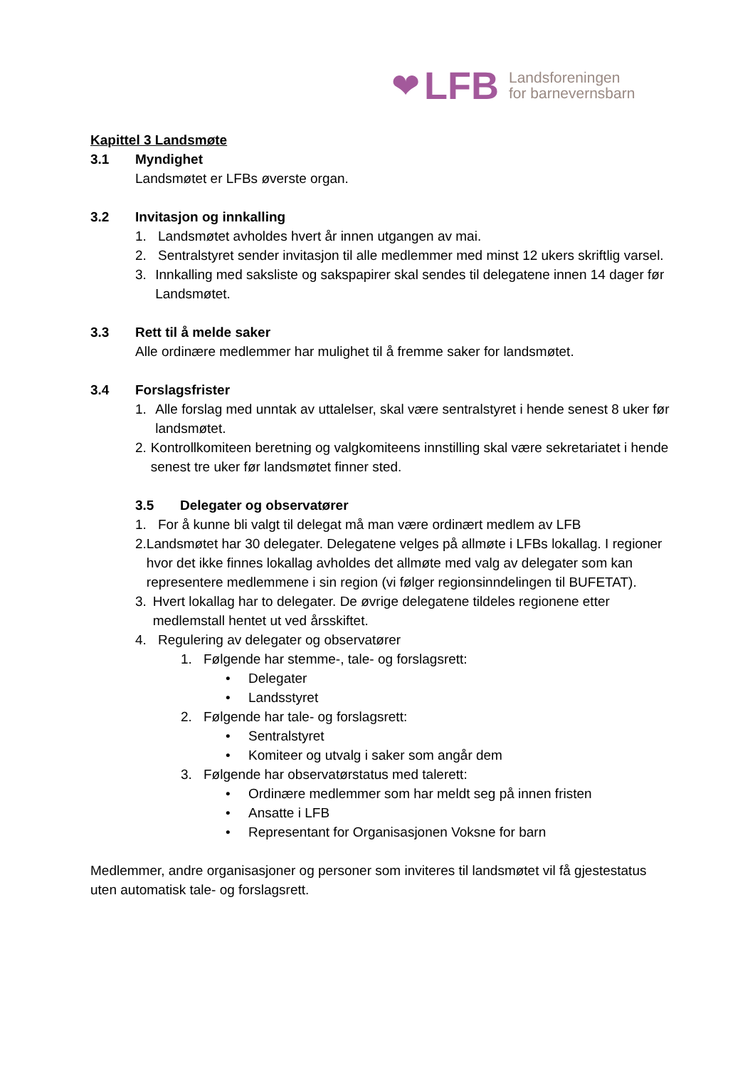❤ LFB Landsforeningen
for barnevernsbarn
Kapittel 3 Landsmøte
3.1 Myndighet
Landsmøtet er LFBs øverste organ.
3.2 Invitasjon og innkalling
1. Landsmøtet avholdes hvert år innen utgangen av mai.
2. Sentralstyret sender invitasjon til alle medlemmer med minst 12 ukers skriftlig varsel.
3. Innkalling med saksliste og sakspapirer skal sendes til delegatene innen 14 dager før Landsmøtet.
3.3 Rett til å melde saker
Alle ordinære medlemmer har mulighet til å fremme saker for landsmøtet.
3.4 Forslagsfrister
1. Alle forslag med unntak av uttalelser, skal være sentralstyret i hende senest 8 uker før landsmøtet.
2. Kontrollkomiteen beretning og valgkomiteens innstilling skal være sekretariatet i hende senest tre uker før landsmøtet finner sted.
3.5 Delegater og observatører
1. For å kunne bli valgt til delegat må man være ordinært medlem av LFB
2. Landsmøtet har 30 delegater. Delegatene velges på allmøte i LFBs lokallag. I regioner hvor det ikke finnes lokallag avholdes det allmøte med valg av delegater som kan representere medlemmene i sin region (vi følger regionsinndelingen til BUFETAT).
3. Hvert lokallag har to delegater. De øvrige delegatene tildeles regionene etter medlemstall hentet ut ved årsskiftet.
4. Regulering av delegater og observatører
1. Følgende har stemme-, tale- og forslagsrett:
• Delegater
• Landsstyret
2. Følgende har tale- og forslagsrett:
• Sentralstyret
• Komiteer og utvalg i saker som angår dem
3. Følgende har observatørstatus med talerett:
• Ordinære medlemmer som har meldt seg på innen fristen
• Ansatte i LFB
• Representant for Organisasjonen Voksne for barn
Medlemmer, andre organisasjoner og personer som inviteres til landsmøtet vil få gjestestatus uten automatisk tale- og forslagsrett.